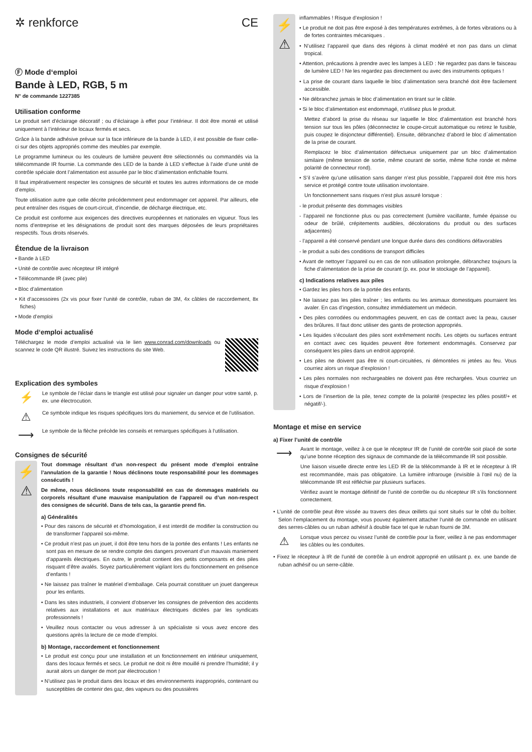✲ renkforce CE
Ⓕ Mode d‘emploi
Bande à LED, RGB, 5 m
N° de commande 1227385
Utilisation conforme
Le produit sert d’éclairage décoratif ; ou d’éclairage à effet pour l’intérieur. Il doit être monté et utilisé uniquement à l’intérieur de locaux fermés et secs.
Grâce à la bande adhésive prévue sur la face inférieure de la bande à LED, il est possible de fixer celle-ci sur des objets appropriés comme des meubles par exemple.
Le programme lumineux ou les couleurs de lumière peuvent être sélectionnés ou commandés via la télécommande IR fournie. La commande des LED de la bande à LED s’effectue à l’aide d’une unité de contrôle spéciale dont l’alimentation est assurée par le bloc d’alimentation enfichable fourni.
Il faut impérativement respecter les consignes de sécurité et toutes les autres informations de ce mode d’emploi.
Toute utilisation autre que celle décrite précédemment peut endommager cet appareil. Par ailleurs, elle peut entraîner des risques de court-circuit, d’incendie, de décharge électrique, etc.
Ce produit est conforme aux exigences des directives européennes et nationales en vigueur. Tous les noms d’entreprise et les désignations de produit sont des marques déposées de leurs propriétaires respectifs. Tous droits réservés.
Étendue de la livraison
• Bande à LED
• Unité de contrôle avec récepteur IR intégré
• Télécommande IR (avec pile)
• Bloc d’alimentation
• Kit d’accessoires (2x vis pour fixer l’unité de contrôle, ruban de 3M, 4x câbles de raccordement, 8x fiches)
• Mode d’emploi
Mode d‘emploi actualisé
Téléchargez le mode d’emploi actualisé via le lien www.conrad.com/downloads ou scannez le code QR illustré. Suivez les instructions du site Web.
Explication des symboles
⚡
Le symbole de l’éclair dans le triangle est utilisé pour signaler un danger pour votre santé, p. ex. une électrocution.
⚠
Ce symbole indique les risques spécifiques lors du maniement, du service et de l’utilisation.
⟶
Le symbole de la flèche précède les conseils et remarques spécifiques à l‘utilisation.
Consignes de sécurité
⚡
⚠
Tout dommage résultant d’un non-respect du présent mode d’emploi entraîne l’annulation de la garantie ! Nous déclinons toute responsabilité pour les dommages consécutifs !
De même, nous déclinons toute responsabilité en cas de dommages matériels ou corporels résultant d’une mauvaise manipulation de l’appareil ou d’un non-respect des consignes de sécurité. Dans de tels cas, la garantie prend fin.
a) Généralités
• Pour des raisons de sécurité et d’homologation, il est interdit de modifier la construction ou de transformer l’appareil soi-même.
• Ce produit n’est pas un jouet, il doit être tenu hors de la portée des enfants ! Les enfants ne sont pas en mesure de se rendre compte des dangers provenant d’un mauvais maniement d’appareils électriques. En outre, le produit contient des petits composants et des piles risquant d’être avalés. Soyez particulièrement vigilant lors du fonctionnement en présence d’enfants !
• Ne laissez pas traîner le matériel d’emballage. Cela pourrait constituer un jouet dangereux pour les enfants.
• Dans les sites industriels, il convient d’observer les consignes de prévention des accidents relatives aux installations et aux matériaux électriques dictées par les syndicats professionnels !
• Veuillez nous contacter ou vous adresser à un spécialiste si vous avez encore des questions après la lecture de ce mode d’emploi.
b) Montage, raccordement et fonctionnement
• Le produit est conçu pour une installation et un fonctionnement en intérieur uniquement, dans des locaux fermés et secs. Le produit ne doit ni être mouillé ni prendre l’humidité; il y aurait alors un danger de mort par électrocution !
• N’utilisez pas le produit dans des locaux et des environnements inappropriés, contenant ou susceptibles de contenir des gaz, des vapeurs ou des poussières
⚡
⚠
inflammables ! Risque d’explosion !
• Le produit ne doit pas être exposé à des températures extrêmes, à de fortes vibrations ou à de fortes contraintes mécaniques .
• N’utilisez l’appareil que dans des régions à climat modéré et non pas dans un climat tropical.
• Attention, précautions à prendre avec les lampes à LED : Ne regardez pas dans le faisceau de lumière LED ! Ne les regardez pas directement ou avec des instruments optiques !
• La prise de courant dans laquelle le bloc d’alimentation sera branché doit être facilement accessible.
• Ne débranchez jamais le bloc d’alimentation en tirant sur le câble.
• Si le bloc d’alimentation est endommagé, n’utilisez plus le produit.
Mettez d’abord la prise du réseau sur laquelle le bloc d’alimentation est branché hors tension sur tous les pôles (déconnectez le coupe-circuit automatique ou retirez le fusible, puis coupez le disjoncteur différentiel). Ensuite, débranchez d’abord le bloc d´alimentation de la prise de courant.
Remplacez le bloc d’alimentation défectueux uniquement par un bloc d’alimentation similaire (même tension de sortie, même courant de sortie, même fiche ronde et même polarité de connecteur rond).
• S’il s’avère qu’une utilisation sans danger n’est plus possible, l’appareil doit être mis hors service et protégé contre toute utilisation involontaire.
Un fonctionnement sans risques n’est plus assuré lorsque :
- le produit présente des dommages visibles
- l’appareil ne fonctionne plus ou pas correctement (lumière vacillante, fumée épaisse ou odeur de brûlé, crépitements audibles, décolorations du produit ou des surfaces adjacentes)
- l’appareil a été conservé pendant une longue durée dans des conditions défavorables
- le produit a subi des conditions de transport difficiles
• Avant de nettoyer l’appareil ou en cas de non utilisation prolongée, débranchez toujours la fiche d’alimentation de la prise de courant (p. ex. pour le stockage de l’appareil).
c) Indications relatives aux piles
• Gardez les piles hors de la portée des enfants.
• Ne laissez pas les piles traîner ; les enfants ou les animaux domestiques pourraient les avaler. En cas d’ingestion, consultez immédiatement un médecin.
• Des piles corrodées ou endommagées peuvent, en cas de contact avec la peau, causer des brûlures. Il faut donc utiliser des gants de protection appropriés.
• Les liquides s’écoulant des piles sont extrêmement nocifs. Les objets ou surfaces entrant en contact avec ces liquides peuvent être fortement endommagés. Conservez par conséquent les piles dans un endroit approprié.
• Les piles ne doivent pas être ni court-circuitées, ni démontées ni jetées au feu. Vous courriez alors un risque d’explosion !
• Les piles normales non rechargeables ne doivent pas être rechargées. Vous courriez un risque d’explosion !
• Lors de l’insertion de la pile, tenez compte de la polarité (respectez les pôles positif/+ et négatif/-).
Montage et mise en service
a) Fixer l’unité de contrôle
⟶
Avant le montage, veillez à ce que le récepteur IR de l’unité de contrôle soit placé de sorte qu’une bonne réception des signaux de commande de la télécommande IR soit possible.
Une liaison visuelle directe entre les LED IR de la télécommande à IR et le récepteur à IR est recommandée, mais pas obligatoire. La lumière infrarouge (invisible à l’œil nu) de la télécommande IR est réfléchie par plusieurs surfaces.
Vérifiez avant le montage définitif de l’unité de contrôle ou du récepteur IR s’ils fonctionnent correctement.
• L’unité de contrôle peut être vissée au travers des deux œillets qui sont situés sur le côté du boîtier. Selon l‘emplacement du montage, vous pouvez également attacher l‘unité de commande en utilisant des serres-câbles ou un ruban adhésif à double face tel que le ruban fourni de 3M.
⚠
Lorsque vous percez ou vissez l’unité de contrôle pour la fixer, veillez à ne pas endommager les câbles ou les conduites.
• Fixez le récepteur à IR de l’unité de contrôle à un endroit approprié en utilisant p. ex. une bande de ruban adhésif ou un serre-câble.